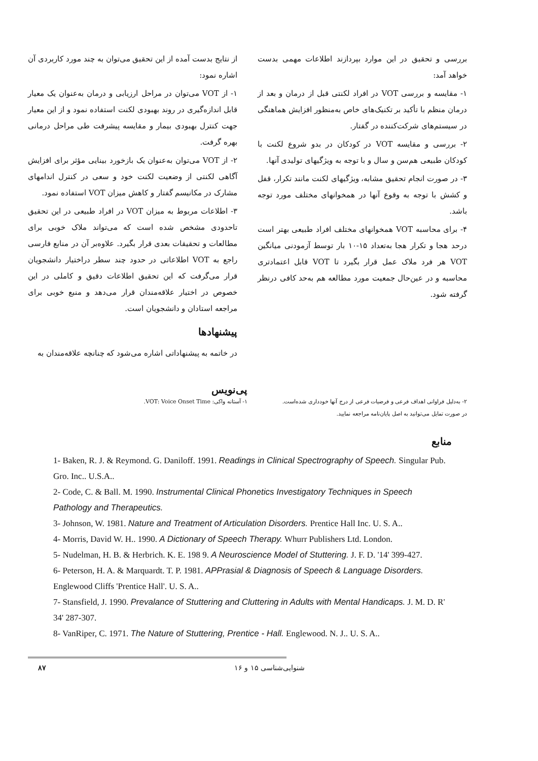از نتایج بدست آمده از این تحقیق می‌توان به چند مورد کاربردی آن اشاره نمود:
۱- از VOT می‌توان در مراحل ارزیابی و درمان به‌عنوان یک معیار قابل اندازه‌گیری در روند بهبودی لکنت استفاده نمود و از این معیار جهت کنترل بهبودی بیمار و مقایسه پیشرفت طی مراحل درمانی بهره گرفت.
۲- از VOT می‌توان به‌عنوان یک بازخورد بینایی مؤثر برای افزایش آگاهی لکنتی از وضعیت لکنت خود و سعی در کنترل اندامهای مشارک در مکانیسم گفتار و کاهش میزان VOT استفاده نمود.
۳- اطلاعات مربوط به میزان VOT در افراد طبیعی در این تحقیق تاحدودی مشخص شده است که می‌تواند ملاک خوبی برای مطالعات و تحقیقات بعدی قرار بگیرد. علاوه‌بر آن در منابع فارسی راجع به VOT اطلاعاتی در حدود چند سطر دراختیار دانشجویان قرار می‌گرفت که این تحقیق اطلاعات دقیق و کاملی در این خصوص در اختیار علاقه‌مندان قرار می‌دهد و منبع خوبی برای مراجعه استادان و دانشجویان است.
پیشنهادها
در خاتمه به پیشنهاداتی اشاره می‌شود که چنانچه علاقه‌مندان به
بررسی و تحقیق در این موارد بپردازند اطلاعات مهمی بدست خواهد آمد:
۱- مقایسه و بررسی VOT در افراد لکنتی قبل از درمان و بعد از درمان منظم با تأکید بر تکنیک‌های خاص به‌منظور افزایش هماهنگی در سیستم‌های شرکت‌کننده در گفتار.
۲- بررسی و مقایسه VOT در کودکان در بدو شروع لکنت با کودکان طبیعی هم‌سن و سال و با توجه به ویژگیهای تولیدی آنها.
۳- در صورت انجام تحقیق مشابه، ویژگیهای لکنت مانند تکرار، قفل و کشش با توجه به وقوع آنها در همخوانهای مختلف مورد توجه باشد.
۴- برای محاسبه VOT همخوانهای مختلف افراد طبیعی بهتر است درحد هجا و تکرار هجا به‌تعداد ۱۵-۱۰ بار توسط آزمودنی میانگین VOT هر فرد ملاک عمل قرار بگیرد تا VOT قابل اعتمادتری محاسبه و در عین‌حال جمعیت مورد مطالعه هم به‌حد کافی درنظر گرفته شود.
پی‌نویس
۱- آستانه واکی: VOT: Voice Onset Time.
۲- به‌دلیل فراوانی اهداف فرعی و فرضیات فرعی از درج آنها خودداری شده‌است.
در صورت تمایل می‌توانید به اصل پایان‌نامه مراجعه نمایید.
منابع
1- Baken, R. J. & Reymond. G. Daniloff. 1991. Readings in Clinical Spectrography of Speech. Singular Pub. Gro. Inc.. U.S.A..
2- Code, C. & Ball. M. 1990. Instrumental Clinical Phonetics Investigatory Techniques in Speech Pathology and Therapeutics.
3- Johnson, W. 1981. Nature and Treatment of Articulation Disorders. Prentice Hall Inc. U. S. A..
4- Morris, David W. H.. 1990. A Dictionary of Speech Therapy. Whurr Publishers Ltd. London.
5- Nudelman, H. B. & Herbrich. K. E. 198 9. A Neuroscience Model of Stuttering. J. F. D. '14' 399-427.
6- Peterson, H. A. & Marquardt. T. P. 1981. APPrasial & Diagnosis of Speech & Language Disorders. Englewood Cliffs 'Prentice Hall'. U. S. A..
7- Stansfield, J. 1990. Prevalance of Stuttering and Cluttering in Adults with Mental Handicaps. J. M. D. R' 34' 287-307.
8- VanRiper, C. 1971. The Nature of Stuttering, Prentice - Hall. Englewood. N. J.. U. S. A..
۸۷ شنوایی‌شناسی ۱۵ و ۱۶